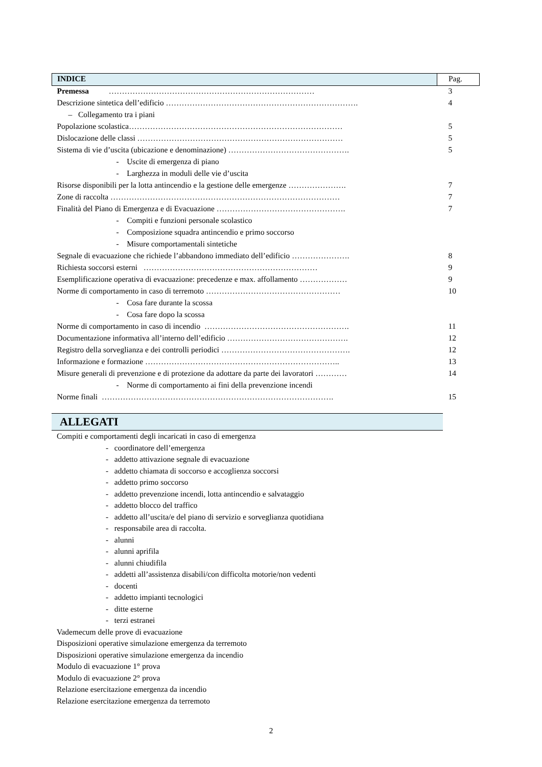| INDICE | Pag. |
| Premessa …………………………………………………………………… | 3 |
| Descrizione sintetica dell’edificio ………………………………………………………………. | 4 |
| – Collegamento tra i piani | |
| Popolazione scolastica……………………………………………………………………… | 5 |
| Dislocazione delle classi …………………………………………………………………… | 5 |
| Sistema di vie d’uscita (ubicazione e denominazione) ………………………………………. | 5 |
| - Uscite di emergenza di piano | |
| - Larghezza in moduli delle vie d’uscita | |
| Risorse disponibili per la lotta antincendio e la gestione delle emergenze …………………. | 7 |
| Zone di raccolta …………………………………………………………………………… | 7 |
| Finalità del Piano di Emergenza e di Evacuazione …………………………………………. | 7 |
| - Compiti e funzioni personale scolastico | |
| - Composizione squadra antincendio e primo soccorso | |
| - Misure comportamentali sintetiche | |
| Segnale di evacuazione che richiede l’abbandono immediato dell’edificio …………………. | 8 |
| Richiesta soccorsi esterni ………………………………………………………… | 9 |
| Esemplificazione operativa di evacuazione: precedenze e max. affollamento ……………… | 9 |
| Norme di comportamento in caso di terremoto …………………………………………… | 10 |
| - Cosa fare durante la scossa | |
| - Cosa fare dopo la scossa | |
| Norme di comportamento in caso di incendio ………………………………………………. | 11 |
| Documentazione informativa all’interno dell’edificio ………………………………………. | 12 |
| Registro della sorveglianza e dei controlli periodici …………………………………………. | 12 |
| Informazione e formazione ……………………………………………………………….. | 13 |
| Misure generali di prevenzione e di protezione da adottare da parte dei lavoratori ………… | 14 |
| - Norme di comportamento ai fini della prevenzione incendi | |
| Norme finali ……………………………………………………………………………. | 15 |
ALLEGATI
Compiti e comportamenti degli incaricati in caso di emergenza
- coordinatore dell’emergenza
- addetto attivazione segnale di evacuazione
- addetto chiamata di soccorso e accoglienza soccorsi
- addetto primo soccorso
- addetto prevenzione incendi, lotta antincendio e salvataggio
- addetto blocco del traffico
- addetto all’uscita/e del piano di servizio e sorveglianza quotidiana
- responsabile area di raccolta.
- alunni
- alunni aprifila
- alunni chiudifila
- addetti all’assistenza disabili/con difficolta motorie/non vedenti
- docenti
- addetto impianti tecnologici
- ditte esterne
- terzi estranei
Vademecum delle prove di evacuazione
Disposizioni operative simulazione emergenza da terremoto
Disposizioni operative simulazione emergenza da incendio
Modulo di evacuazione 1° prova
Modulo di evacuazione 2° prova
Relazione esercitazione emergenza da incendio
Relazione esercitazione emergenza da terremoto
2